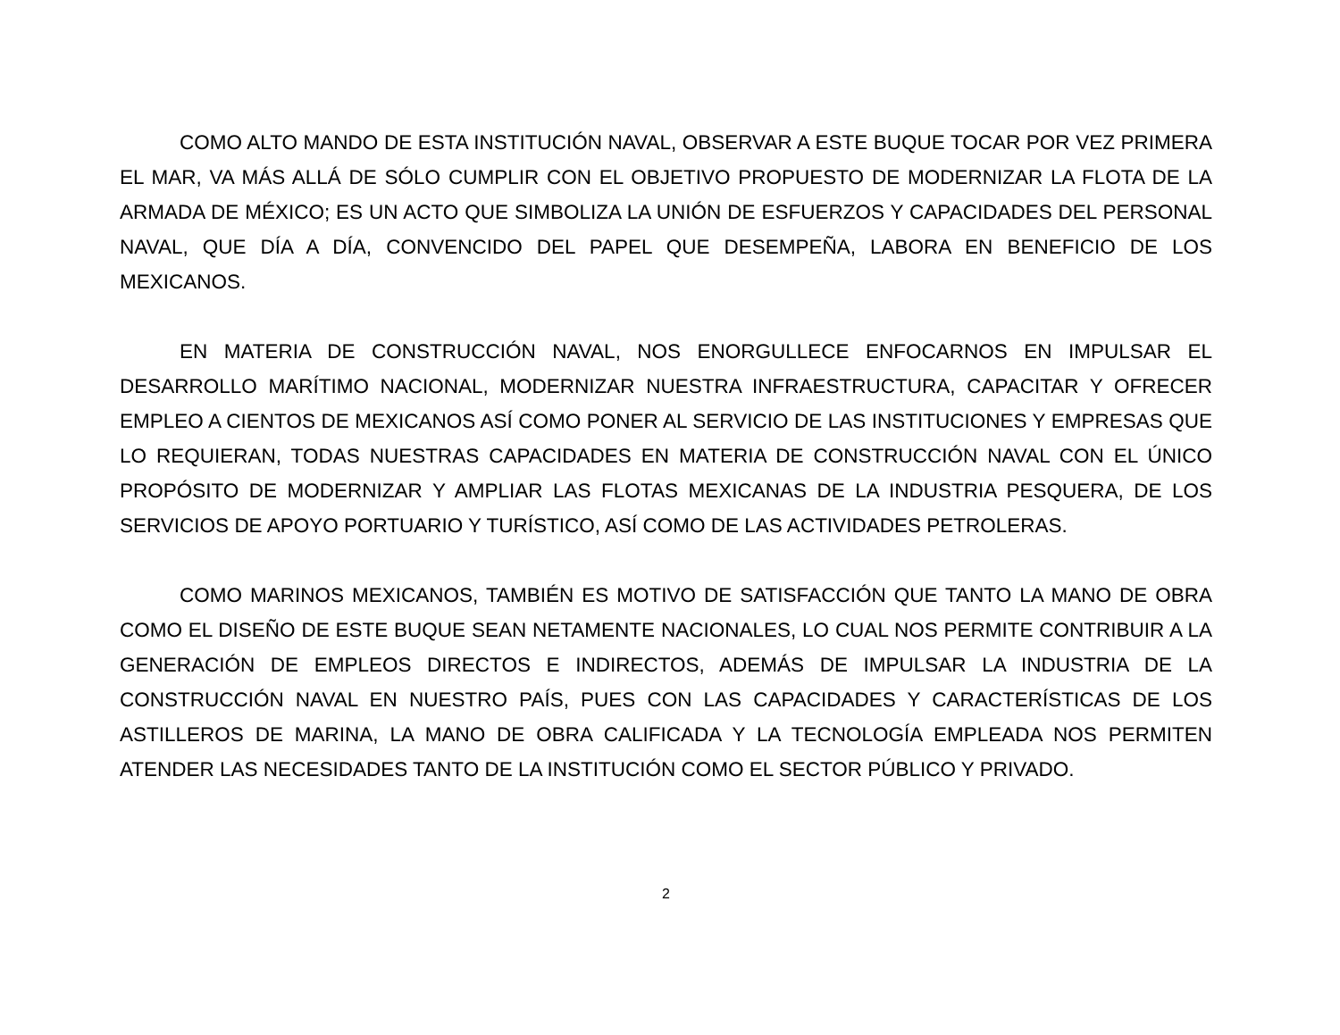COMO ALTO MANDO DE ESTA INSTITUCIÓN NAVAL, OBSERVAR A ESTE BUQUE TOCAR POR VEZ PRIMERA EL MAR, VA MÁS ALLÁ DE SÓLO CUMPLIR CON EL OBJETIVO PROPUESTO DE MODERNIZAR LA FLOTA DE LA ARMADA DE MÉXICO; ES UN ACTO QUE SIMBOLIZA LA UNIÓN DE ESFUERZOS Y CAPACIDADES DEL PERSONAL NAVAL, QUE DÍA A DÍA, CONVENCIDO DEL PAPEL QUE DESEMPEÑA, LABORA EN BENEFICIO DE LOS MEXICANOS.
EN MATERIA DE CONSTRUCCIÓN NAVAL, NOS ENORGULLECE ENFOCARNOS EN IMPULSAR EL DESARROLLO MARÍTIMO NACIONAL, MODERNIZAR NUESTRA INFRAESTRUCTURA, CAPACITAR Y OFRECER EMPLEO A CIENTOS DE MEXICANOS ASÍ COMO PONER AL SERVICIO DE LAS INSTITUCIONES Y EMPRESAS QUE LO REQUIERAN, TODAS NUESTRAS CAPACIDADES EN MATERIA DE CONSTRUCCIÓN NAVAL CON EL ÚNICO PROPÓSITO DE MODERNIZAR Y AMPLIAR LAS FLOTAS MEXICANAS DE LA INDUSTRIA PESQUERA, DE LOS SERVICIOS DE APOYO PORTUARIO Y TURÍSTICO, ASÍ COMO DE LAS ACTIVIDADES PETROLERAS.
COMO MARINOS MEXICANOS, TAMBIÉN ES MOTIVO DE SATISFACCIÓN QUE TANTO LA MANO DE OBRA COMO EL DISEÑO DE ESTE BUQUE SEAN NETAMENTE NACIONALES, LO CUAL NOS PERMITE CONTRIBUIR A LA GENERACIÓN DE EMPLEOS DIRECTOS E INDIRECTOS, ADEMÁS DE IMPULSAR LA INDUSTRIA DE LA CONSTRUCCIÓN NAVAL EN NUESTRO PAÍS, PUES CON LAS CAPACIDADES Y CARACTERÍSTICAS DE LOS ASTILLEROS DE MARINA, LA MANO DE OBRA CALIFICADA Y LA TECNOLOGÍA EMPLEADA NOS PERMITEN ATENDER LAS NECESIDADES TANTO DE LA INSTITUCIÓN COMO EL SECTOR PÚBLICO Y PRIVADO.
2